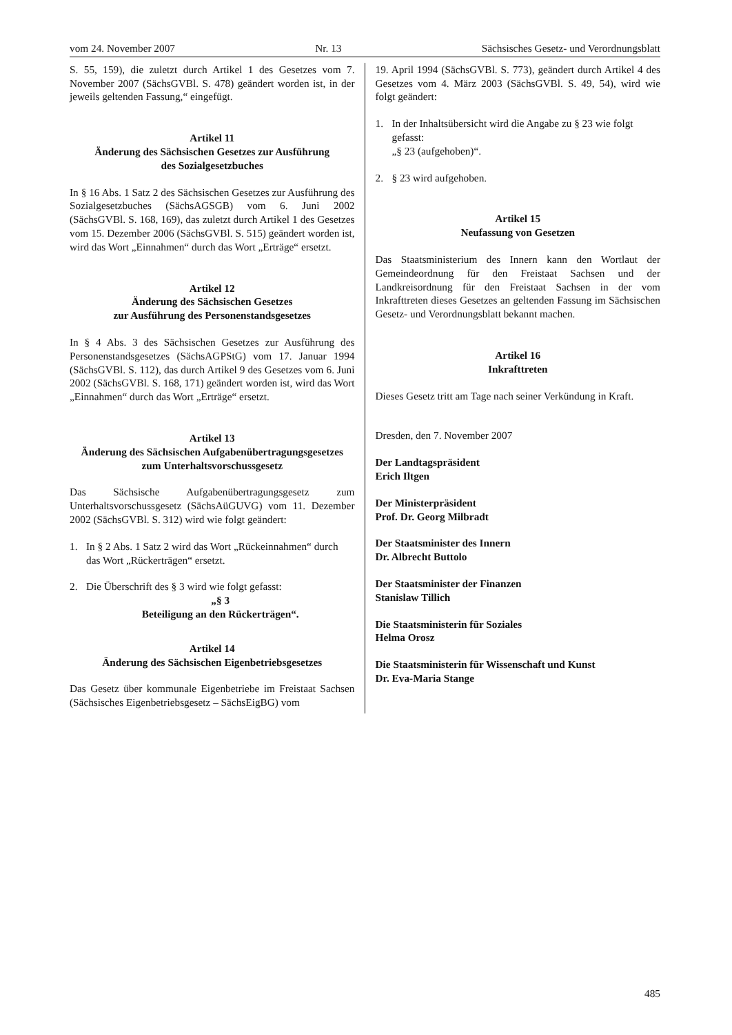vom 24. November 2007 Nr. 13 Sächsisches Gesetz- und Verordnungsblatt
S. 55, 159), die zuletzt durch Artikel 1 des Gesetzes vom 7. November 2007 (SächsGVBl. S. 478) geändert worden ist, in der jeweils geltenden Fassung,“ eingefügt.
Artikel 11
Änderung des Sächsischen Gesetzes zur Ausführung
des Sozialgesetzbuches
In § 16 Abs. 1 Satz 2 des Sächsischen Gesetzes zur Ausführung des Sozialgesetzbuches (SächsAGSGB) vom 6. Juni 2002 (SächsGVBl. S. 168, 169), das zuletzt durch Artikel 1 des Gesetzes vom 15. Dezember 2006 (SächsGVBl. S. 515) geändert worden ist, wird das Wort „Einnahmen“ durch das Wort „Erträge“ ersetzt.
Artikel 12
Änderung des Sächsischen Gesetzes
zur Ausführung des Personenstandsgesetzes
In § 4 Abs. 3 des Sächsischen Gesetzes zur Ausführung des Personenstandsgesetzes (SächsAGPStG) vom 17. Januar 1994 (SächsGVBl. S. 112), das durch Artikel 9 des Gesetzes vom 6. Juni 2002 (SächsGVBl. S. 168, 171) geändert worden ist, wird das Wort „Einnahmen“ durch das Wort „Erträge“ ersetzt.
Artikel 13
Änderung des Sächsischen Aufgabenübertragungsgesetzes
zum Unterhaltsvorschussgesetz
Das Sächsische Aufgabenübertragungsgesetz zum Unterhaltsvorschussgesetz (SächsAüGUVG) vom 11. Dezember 2002 (SächsGVBl. S. 312) wird wie folgt geändert:
1. In § 2 Abs. 1 Satz 2 wird das Wort „Rückeinnahmen“ durch das Wort „Rückerträgen“ ersetzt.
2. Die Überschrift des § 3 wird wie folgt gefasst:
„§ 3
Beteiligung an den Rückerträgen“.
Artikel 14
Änderung des Sächsischen Eigenbetriebsgesetzes
Das Gesetz über kommunale Eigenbetriebe im Freistaat Sachsen (Sächsisches Eigenbetriebsgesetz – SächsEigBG) vom
19. April 1994 (SächsGVBl. S. 773), geändert durch Artikel 4 des Gesetzes vom 4. März 2003 (SächsGVBl. S. 49, 54), wird wie folgt geändert:
1. In der Inhaltsübersicht wird die Angabe zu § 23 wie folgt gefasst:
„§ 23 (aufgehoben)“.
2. § 23 wird aufgehoben.
Artikel 15
Neufassung von Gesetzen
Das Staatsministerium des Innern kann den Wortlaut der Gemeindeordnung für den Freistaat Sachsen und der Landkreisordnung für den Freistaat Sachsen in der vom Inkrafttreten dieses Gesetzes an geltenden Fassung im Sächsischen Gesetz- und Verordnungsblatt bekannt machen.
Artikel 16
Inkrafttreten
Dieses Gesetz tritt am Tage nach seiner Verkündung in Kraft.
Dresden, den 7. November 2007
Der Landtagspräsident
Erich Iltgen
Der Ministerpräsident
Prof. Dr. Georg Milbradt
Der Staatsminister des Innern
Dr. Albrecht Buttolo
Der Staatsminister der Finanzen
Stanislaw Tillich
Die Staatsministerin für Soziales
Helma Orosz
Die Staatsministerin für Wissenschaft und Kunst
Dr. Eva-Maria Stange
485